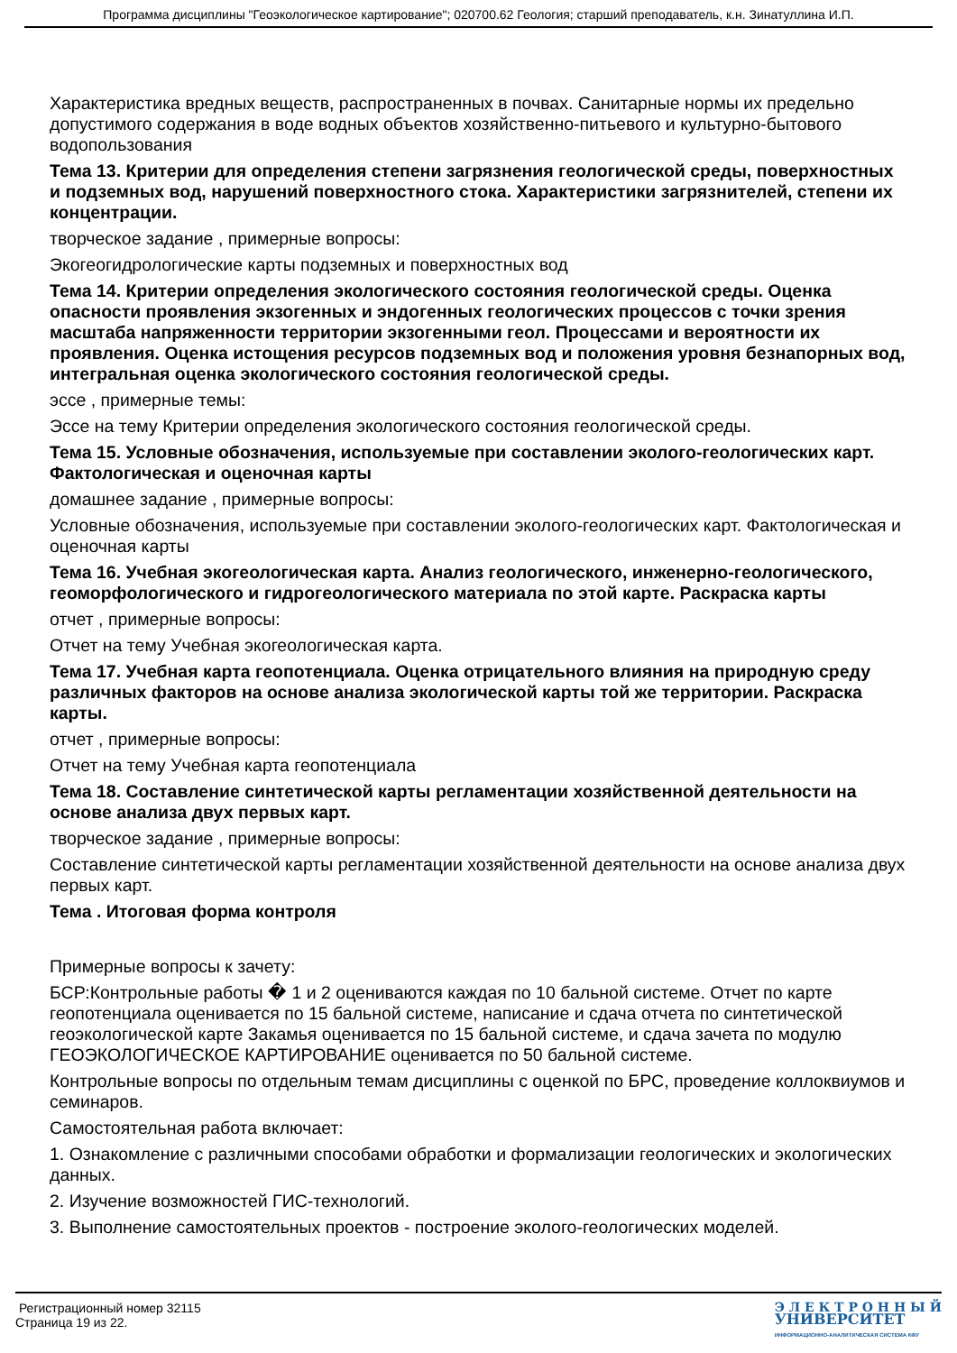Программа дисциплины "Геоэкологическое картирование"; 020700.62 Геология; старший преподаватель, к.н. Зинатуллина И.П.
Характеристика вредных веществ, распространенных в почвах. Санитарные нормы их предельно допустимого содержания в воде водных объектов хозяйственно-питьевого и культурно-бытового водопользования
Тема 13. Критерии для определения степени загрязнения геологической среды, поверхностных и подземных вод, нарушений поверхностного стока. Характеристики загрязнителей, степени их концентрации.
творческое задание , примерные вопросы:
Экогеогидрологические карты подземных и поверхностных вод
Тема 14. Критерии определения экологического состояния геологической среды. Оценка опасности проявления экзогенных и эндогенных геологических процессов с точки зрения масштаба напряженности территории экзогенными геол. Процессами и вероятности их проявления. Оценка истощения ресурсов подземных вод и положения уровня безнапорных вод, интегральная оценка экологического состояния геологической среды.
эссе , примерные темы:
Эссе на тему Критерии определения экологического состояния геологической среды.
Тема 15. Условные обозначения, используемые при составлении эколого-геологических карт. Фактологическая и оценочная карты
домашнее задание , примерные вопросы:
Условные обозначения, используемые при составлении эколого-геологических карт. Фактологическая и оценочная карты
Тема 16. Учебная экогеологическая карта. Анализ геологического, инженерно-геологического, геоморфологического и гидрогеологического материала по этой карте. Раскраска карты
отчет , примерные вопросы:
Отчет на тему Учебная экогеологическая карта.
Тема 17. Учебная карта геопотенциала. Оценка отрицательного влияния на природную среду различных факторов на основе анализа экологической карты той же территории. Раскраска карты.
отчет , примерные вопросы:
Отчет на тему Учебная карта геопотенциала
Тема 18. Составление синтетической карты регламентации хозяйственной деятельности на основе анализа двух первых карт.
творческое задание , примерные вопросы:
Составление синтетической карты регламентации хозяйственной деятельности на основе анализа двух первых карт.
Тема . Итоговая форма контроля
Примерные вопросы к зачету:
БСР:Контрольные работы � 1 и 2 оцениваются каждая по 10 бальной системе. Отчет по карте геопотенциала оценивается по 15 бальной системе, написание и сдача отчета по синтетической геоэкологической карте Закамья оценивается по 15 бальной системе, и сдача зачета по модулю ГЕОЭКОЛОГИЧЕСКОЕ КАРТИРОВАНИЕ оценивается по 50 бальной системе.
Контрольные вопросы по отдельным темам дисциплины с оценкой по БРС, проведение коллоквиумов и семинаров.
Самостоятельная работа включает:
1. Ознакомление с различными способами обработки и формализации геологических и экологических данных.
2. Изучение возможностей ГИС-технологий.
3. Выполнение самостоятельных проектов - построение эколого-геологических моделей.
Регистрационный номер 32115
Страница 19 из 22.
Э Л Е К Т Р О Н Н Ы Й
УНИВЕРСИТЕТ
ИНФОРМАЦИОННО-АНАЛИТИЧЕСКАЯ СИСТЕМА КФУ